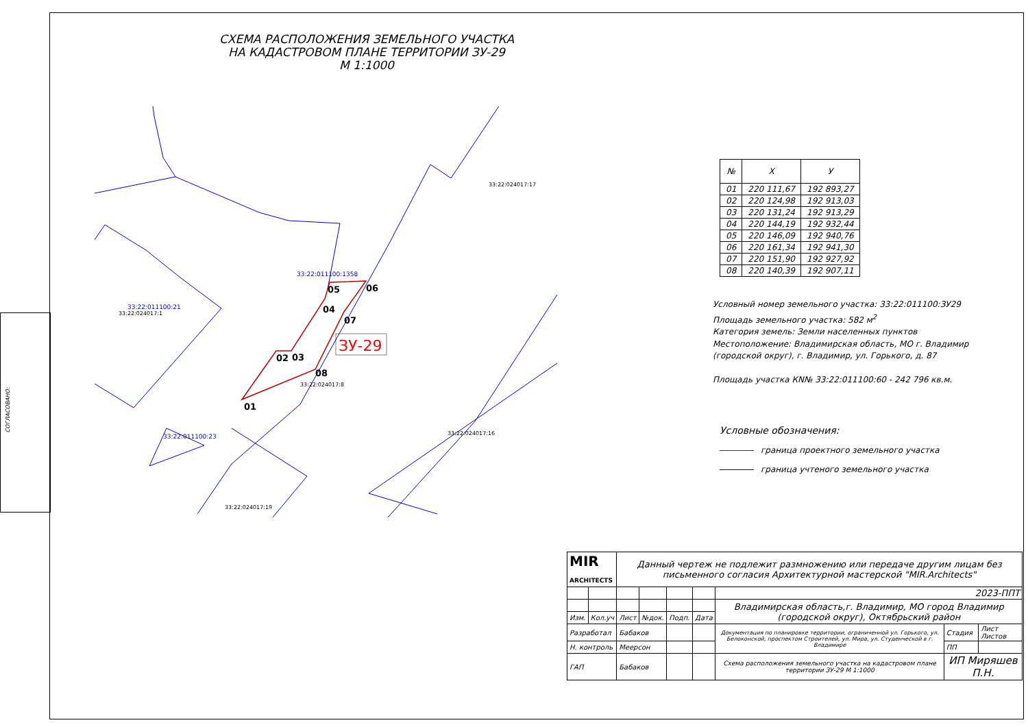СОГЛАСОВАНО:
СХЕМА РАСПОЛОЖЕНИЯ ЗЕМЕЛЬНОГО УЧАСТКА
НА КАДАСТРОВОМ ПЛАНЕ ТЕРРИТОРИИ ЗУ-29
М 1:1000
33:22:024017:17
33:22:024017:1
33:22:024017:8
33:22:024017:16
33:22:024017:19
33:22:011100:1358
33:22:011100:21
33:22:011100:23
01
02
03
04
05
06
07
08
ЗУ-29
| № | X | У |
| --- | --- | --- |
| 01 | 220 111,67 | 192 893,27 |
| 02 | 220 124,98 | 192 913,03 |
| 03 | 220 131,24 | 192 913,29 |
| 04 | 220 144,19 | 192 932,44 |
| 05 | 220 146,09 | 192 940,76 |
| 06 | 220 161,34 | 192 941,30 |
| 07 | 220 151,90 | 192 927,92 |
| 08 | 220 140,39 | 192 907,11 |
Условный номер земельного участка: 33:22:011100:ЗУ29
Площадь земельного участка: 582 м<sup>2</sup>
Категория земель: Земли населенных пунктов
Местоположение: Владимирская область, МО г. Владимир
(городской округ), г. Владимир, ул. Горького, д. 87
Площадь участка КN№ 33:22:011100:60 - 242 796 кв.м.
Условные обозначения:
граница проектного земельного участка
граница учтеного земельного участка
| MIR ARCHITECTS | | Данный чертеж не подлежит размножению или передаче другим лицам без письменного согласия Архитектурной мастерской "MIR.Architects" | | | | | | |
| | | | | | | 2023-ППТ | | |
| | | | | | | Владимирская область,г. Владимир, МО город Владимир (городской округ), Октябрьский район | | |
| Изм. | Кол.уч | Лист | №док. | Подп. | Дата | | | |
| Разработал | | Бабаков | | | | Документация по планировке территории, ограниченной ул. Горького, ул. Белоконской, проспектом Строителей, ул. Мира, ул. Студенческой в г. Владимире | Стадия | Лист Листов |
| Н. контроль | | Меерсон | | | | | ПП | |
| ГАП | | Бабаков | | | | Схема расположения земельного участка на кадастровом плане территории ЗУ-29 М 1:1000 | ИП Миряшев П.Н. | |